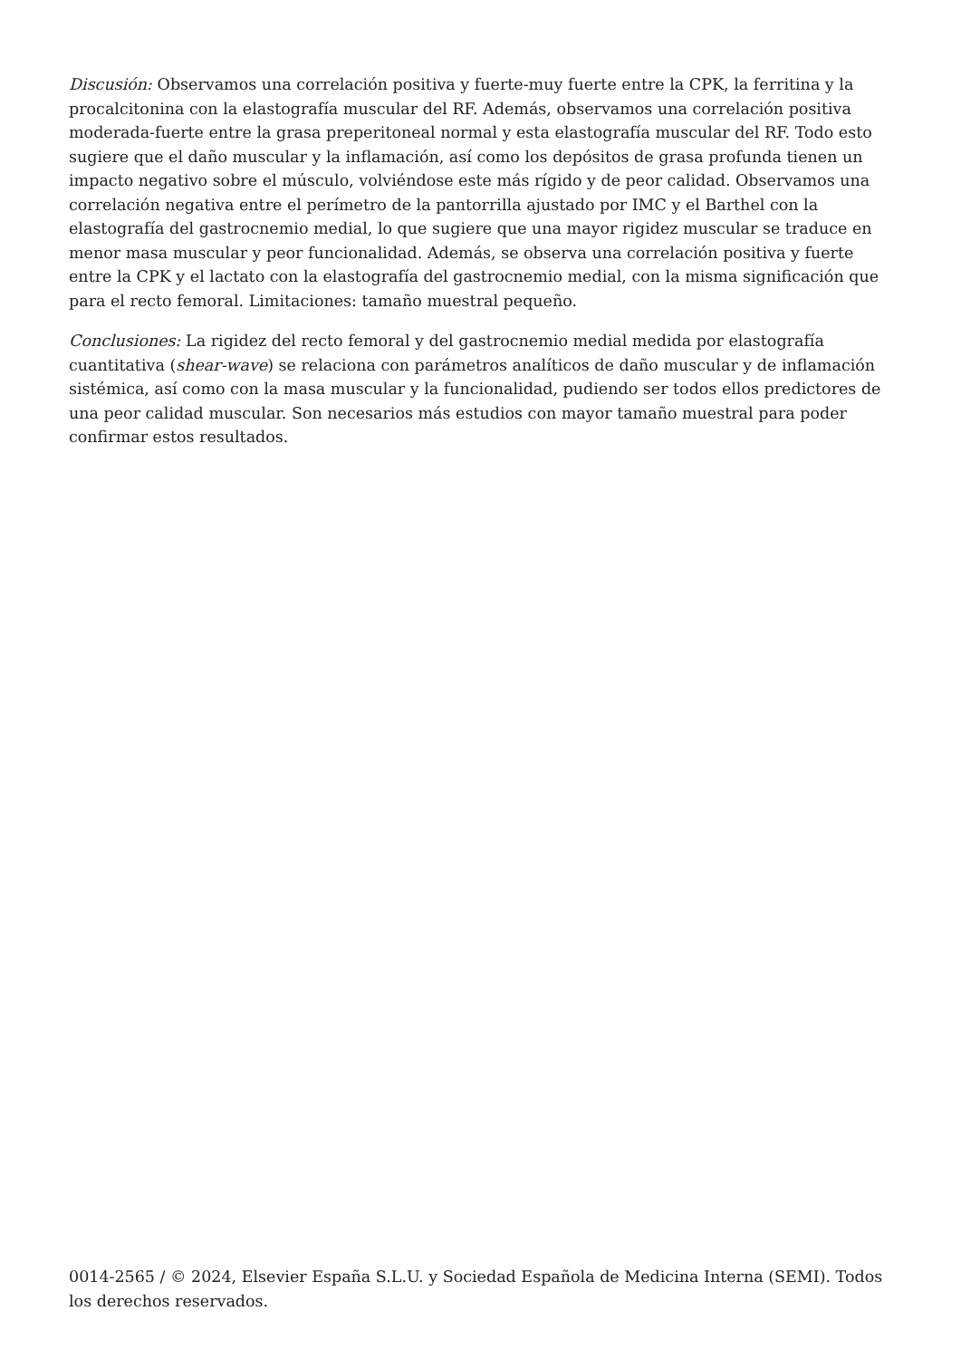Discusión: Observamos una correlación positiva y fuerte-muy fuerte entre la CPK, la ferritina y la procalcitonina con la elastografía muscular del RF. Además, observamos una correlación positiva moderada-fuerte entre la grasa preperitoneal normal y esta elastografía muscular del RF. Todo esto sugiere que el daño muscular y la inflamación, así como los depósitos de grasa profunda tienen un impacto negativo sobre el músculo, volviéndose este más rígido y de peor calidad. Observamos una correlación negativa entre el perímetro de la pantorrilla ajustado por IMC y el Barthel con la elastografía del gastrocnemio medial, lo que sugiere que una mayor rigidez muscular se traduce en menor masa muscular y peor funcionalidad. Además, se observa una correlación positiva y fuerte entre la CPK y el lactato con la elastografía del gastrocnemio medial, con la misma significación que para el recto femoral. Limitaciones: tamaño muestral pequeño.
Conclusiones: La rigidez del recto femoral y del gastrocnemio medial medida por elastografía cuantitativa (shear-wave) se relaciona con parámetros analíticos de daño muscular y de inflamación sistémica, así como con la masa muscular y la funcionalidad, pudiendo ser todos ellos predictores de una peor calidad muscular. Son necesarios más estudios con mayor tamaño muestral para poder confirmar estos resultados.
0014-2565 / © 2024, Elsevier España S.L.U. y Sociedad Española de Medicina Interna (SEMI). Todos los derechos reservados.